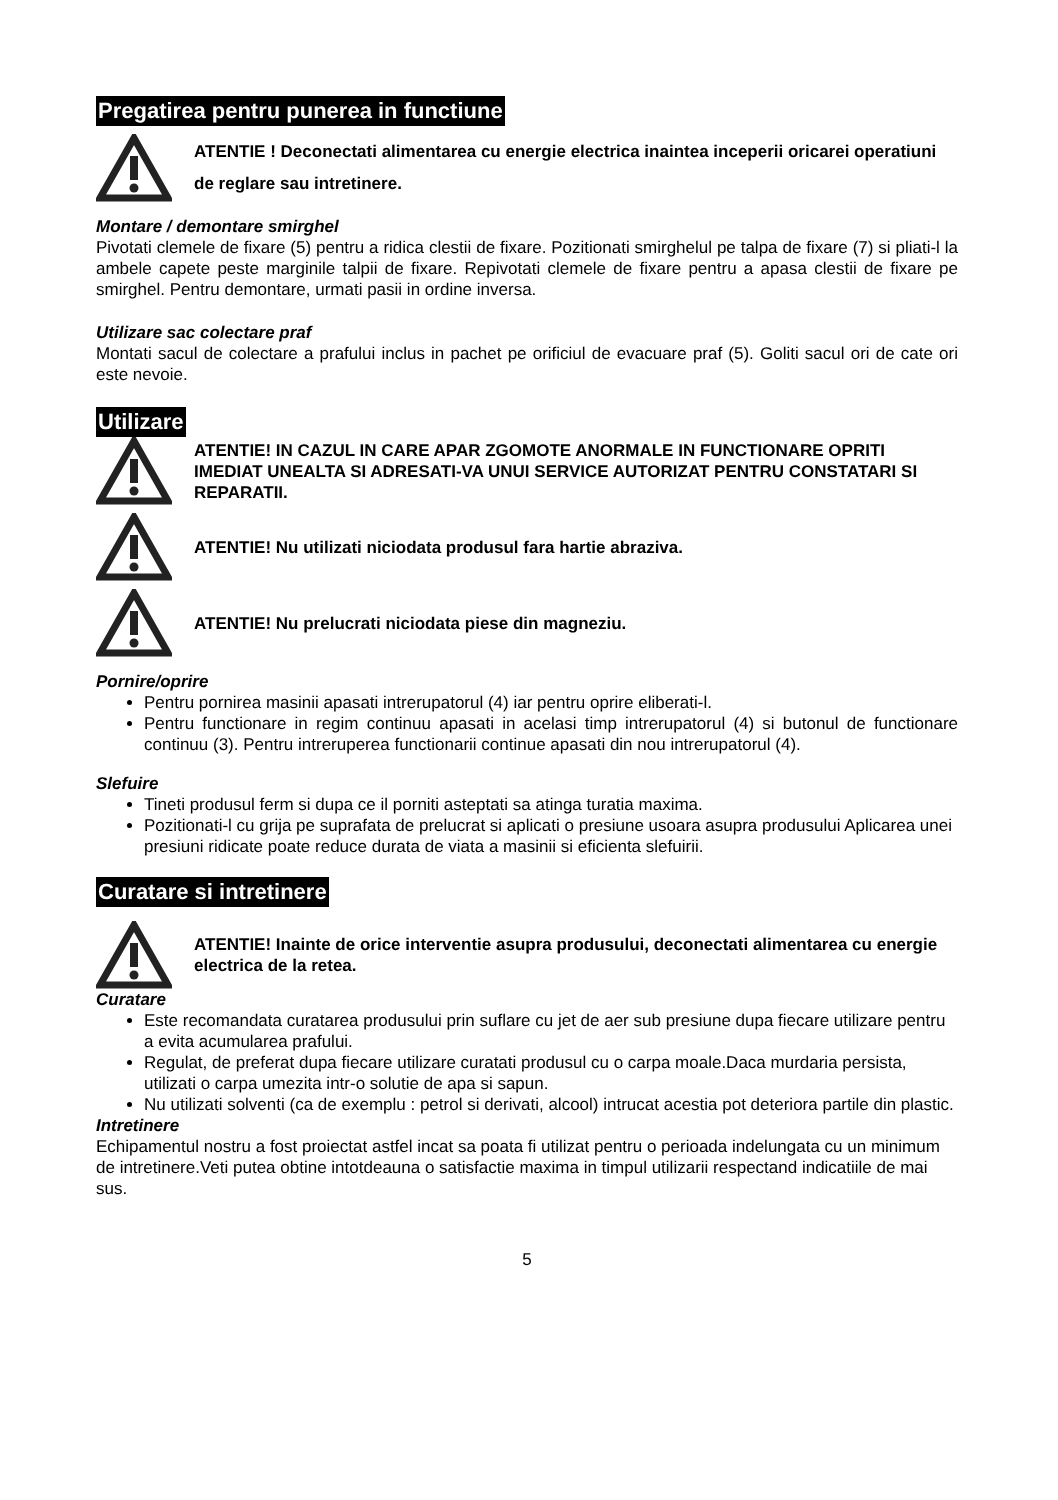Pregatirea pentru punerea in functiune
ATENTIE ! Deconectati alimentarea cu energie electrica inaintea inceperii oricarei operatiuni de reglare sau intretinere.
Montare / demontare smirghel
Pivotati clemele de fixare (5) pentru a ridica clestii de fixare. Pozitionati smirghelul pe talpa de fixare (7) si pliati-l la ambele capete peste marginile talpii de fixare. Repivotati clemele de fixare pentru a apasa clestii de fixare pe smirghel. Pentru demontare, urmati pasii in ordine inversa.
Utilizare sac colectare praf
Montati sacul de colectare a prafului inclus in pachet pe orificiul de evacuare praf (5). Goliti sacul ori de cate ori este nevoie.
Utilizare
ATENTIE! IN CAZUL IN CARE APAR ZGOMOTE ANORMALE IN FUNCTIONARE OPRITI IMEDIAT UNEALTA SI ADRESATI-VA UNUI SERVICE AUTORIZAT PENTRU CONSTATARI SI REPARATII.
ATENTIE! Nu utilizati niciodata produsul fara hartie abraziva.
ATENTIE! Nu prelucrati niciodata piese din magneziu.
Pornire/oprire
Pentru pornirea masinii apasati intrerupatorul (4) iar pentru oprire eliberati-l.
Pentru functionare in regim continuu apasati in acelasi timp intrerupatorul (4) si butonul de functionare continuu (3). Pentru intreruperea functionarii continue apasati din nou intrerupatorul (4).
Slefuire
Tineti produsul ferm si dupa ce il porniti asteptati sa atinga turatia maxima.
Pozitionati-l cu grija pe suprafata de prelucrat si aplicati o presiune usoara asupra produsului Aplicarea unei presiuni ridicate poate reduce durata de viata a masinii si eficienta slefuirii.
Curatare si intretinere
ATENTIE! Inainte de orice interventie asupra produsului, deconectati alimentarea cu energie electrica de la retea.
Curatare
Este recomandata curatarea produsului prin suflare cu jet de aer sub presiune dupa fiecare utilizare pentru a evita acumularea prafului.
Regulat, de preferat dupa fiecare utilizare curatati produsul cu o carpa moale.Daca murdaria persista, utilizati o carpa umezita intr-o solutie de apa si sapun.
Nu utilizati solventi (ca de exemplu : petrol si derivati, alcool) intrucat acestia pot deteriora partile din plastic.
Intretinere
Echipamentul nostru a fost proiectat astfel incat sa poata fi utilizat pentru o perioada indelungata cu un minimum de intretinere.Veti putea obtine intotdeauna o satisfactie maxima in timpul utilizarii respectand indicatiile de mai sus.
5